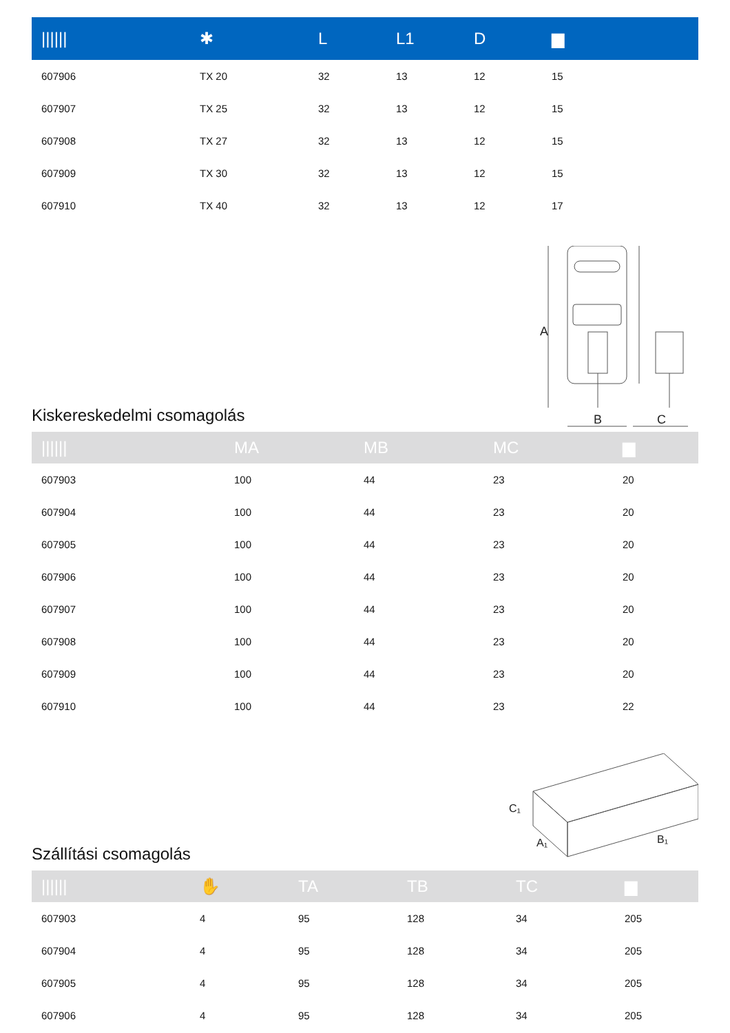| ////// | ✱ | L | L1 | D | ▆ |
| --- | --- | --- | --- | --- | --- |
| 607906 | TX 20 | 32 | 13 | 12 | 15 |
| 607907 | TX 25 | 32 | 13 | 12 | 15 |
| 607908 | TX 27 | 32 | 13 | 12 | 15 |
| 607909 | TX 30 | 32 | 13 | 12 | 15 |
| 607910 | TX 40 | 32 | 13 | 12 | 17 |
Kiskereskedelmi csomagolás
A
B
C
| ////// | MA | MB | MC | ▆ |
| --- | --- | --- | --- | --- |
| 607903 | 100 | 44 | 23 | 20 |
| 607904 | 100 | 44 | 23 | 20 |
| 607905 | 100 | 44 | 23 | 20 |
| 607906 | 100 | 44 | 23 | 20 |
| 607907 | 100 | 44 | 23 | 20 |
| 607908 | 100 | 44 | 23 | 20 |
| 607909 | 100 | 44 | 23 | 20 |
| 607910 | 100 | 44 | 23 | 22 |
Szállítási csomagolás
C₁
A₁
B₁
| ////// | ✋ | TA | TB | TC | ▆ |
| --- | --- | --- | --- | --- | --- |
| 607903 | 4 | 95 | 128 | 34 | 205 |
| 607904 | 4 | 95 | 128 | 34 | 205 |
| 607905 | 4 | 95 | 128 | 34 | 205 |
| 607906 | 4 | 95 | 128 | 34 | 205 |